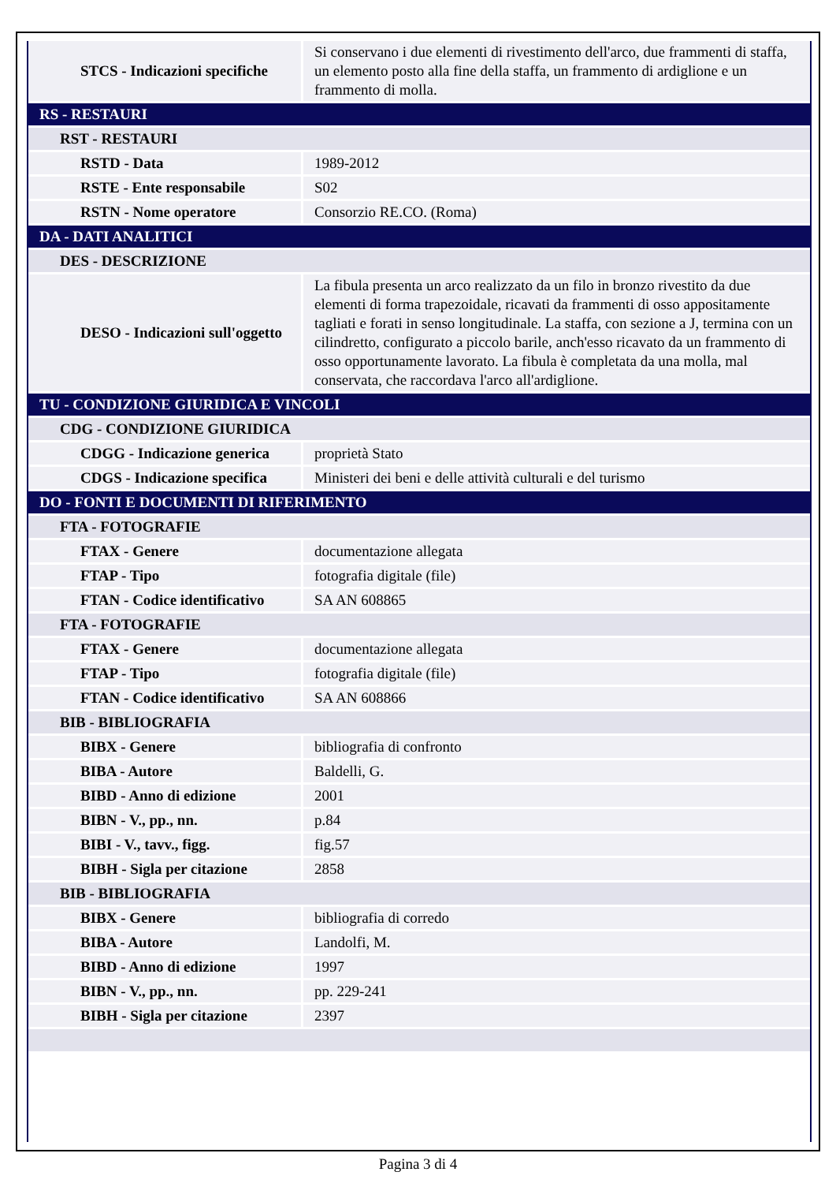| STCS - Indicazioni specifiche | Si conservano i due elementi di rivestimento dell'arco, due frammenti di staffa, un elemento posto alla fine della staffa, un frammento di ardiglione e un frammento di molla. |
| RS - RESTAURI | |
| RST - RESTAURI | |
| RSTD - Data | 1989-2012 |
| RSTE - Ente responsabile | S02 |
| RSTN - Nome operatore | Consorzio RE.CO. (Roma) |
| DA - DATI ANALITICI | |
| DES - DESCRIZIONE | |
| DESO - Indicazioni sull'oggetto | La fibula presenta un arco realizzato da un filo in bronzo rivestito da due elementi di forma trapezoidale, ricavati da frammenti di osso appositamente tagliati e forati in senso longitudinale. La staffa, con sezione a J, termina con un cilindretto, configurato a piccolo barile, anch'esso ricavato da un frammento di osso opportunamente lavorato. La fibula è completata da una molla, mal conservata, che raccordava l'arco all'ardiglione. |
| TU - CONDIZIONE GIURIDICA E VINCOLI | |
| CDG - CONDIZIONE GIURIDICA | |
| CDGG - Indicazione generica | proprietà Stato |
| CDGS - Indicazione specifica | Ministeri dei beni e delle attività culturali e del turismo |
| DO - FONTI E DOCUMENTI DI RIFERIMENTO | |
| FTA - FOTOGRAFIE | |
| FTAX - Genere | documentazione allegata |
| FTAP - Tipo | fotografia digitale (file) |
| FTAN - Codice identificativo | SA AN 608865 |
| FTA - FOTOGRAFIE | |
| FTAX - Genere | documentazione allegata |
| FTAP - Tipo | fotografia digitale (file) |
| FTAN - Codice identificativo | SA AN 608866 |
| BIB - BIBLIOGRAFIA | |
| BIBX - Genere | bibliografia di confronto |
| BIBA - Autore | Baldelli, G. |
| BIBD - Anno di edizione | 2001 |
| BIBN - V., pp., nn. | p.84 |
| BIBI - V., tavv., figg. | fig.57 |
| BIBH - Sigla per citazione | 2858 |
| BIB - BIBLIOGRAFIA | |
| BIBX - Genere | bibliografia di corredo |
| BIBA - Autore | Landolfi, M. |
| BIBD - Anno di edizione | 1997 |
| BIBN - V., pp., nn. | pp. 229-241 |
| BIBH - Sigla per citazione | 2397 |
Pagina 3 di 4